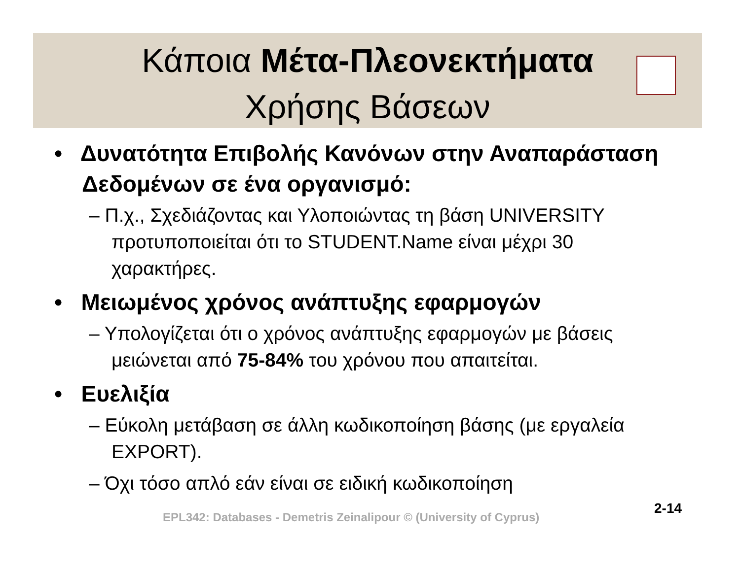Κάποια Μέτα-Πλεονεκτήματα
Χρήσης Βάσεων
• Δυνατότητα Επιβολής Κανόνων στην Αναπαράσταση Δεδομένων σε ένα οργανισμό:
– Π.χ., Σχεδιάζοντας και Υλοποιώντας τη βάση UNIVERSITY προτυποποιείται ότι το STUDENT.Name είναι μέχρι 30 χαρακτήρες.
• Μειωμένος χρόνος ανάπτυξης εφαρμογών
– Υπολογίζεται ότι ο χρόνος ανάπτυξης εφαρμογών με βάσεις μειώνεται από 75-84% του χρόνου που απαιτείται.
• Ευελιξία
– Εύκολη μετάβαση σε άλλη κωδικοποίηση βάσης (με εργαλεία EXPORT).
– Όχι τόσο απλό εάν είναι σε ειδική κωδικοποίηση
EPL342: Databases - Demetris Zeinalipour © (University of Cyprus)
2-14